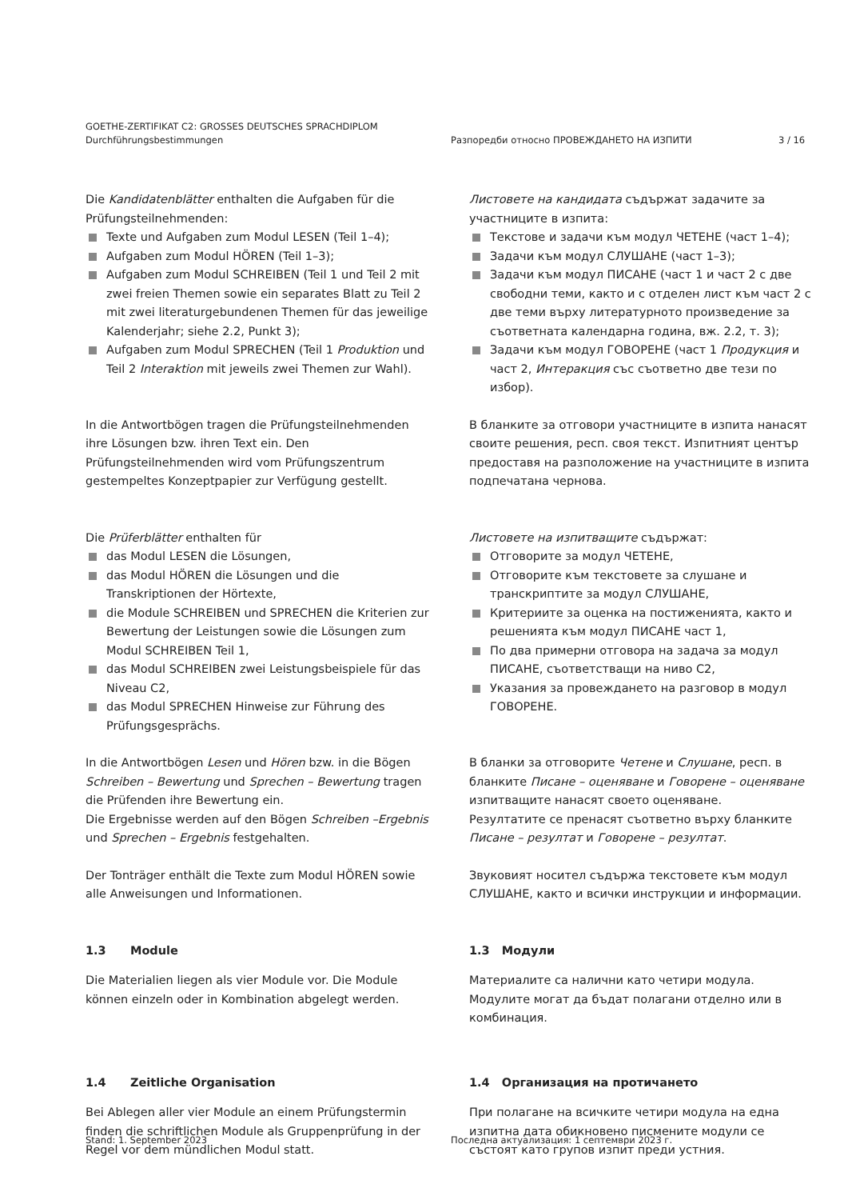GOETHE-ZERTIFIKAT C2: GROSSES DEUTSCHES SPRACHDIPLOM
Durchführungsbestimmungen Разпоредби относно ПРОВЕЖДАНЕТО НА ИЗПИТИ 3 / 16
Die Kandidatenblätter enthalten die Aufgaben für die Prüfungsteilnehmenden:
Texte und Aufgaben zum Modul LESEN (Teil 1–4);
Aufgaben zum Modul HÖREN (Teil 1–3);
Aufgaben zum Modul SCHREIBEN (Teil 1 und Teil 2 mit zwei freien Themen sowie ein separates Blatt zu Teil 2 mit zwei literaturgebundenen Themen für das jeweilige Kalenderjahr; siehe 2.2, Punkt 3);
Aufgaben zum Modul SPRECHEN (Teil 1 Produktion und Teil 2 Interaktion mit jeweils zwei Themen zur Wahl).
Листовете на кандидата съдържат задачите за участниците в изпита:
Текстове и задачи към модул ЧЕТЕНЕ (част 1–4);
Задачи към модул СЛУШАНЕ (част 1–3);
Задачи към модул ПИСАНЕ (част 1 и част 2 с две свободни теми, както и с отделен лист към част 2 с две теми върху литературното произведение за съответната календарна година, вж. 2.2, т. 3);
Задачи към модул ГОВОРЕНЕ (част 1 Продукция и част 2, Интеракция със съответно две тези по избор).
In die Antwortbögen tragen die Prüfungsteilnehmenden ihre Lösungen bzw. ihren Text ein. Den Prüfungsteilnehmenden wird vom Prüfungszentrum gestempeltes Konzeptpapier zur Verfügung gestellt.
В бланките за отговори участниците в изпита нанасят своите решения, респ. своя текст. Изпитният център предоставя на разположение на участниците в изпита подпечатана чернова.
Die Prüferblätter enthalten für
das Modul LESEN die Lösungen,
das Modul HÖREN die Lösungen und die Transkriptionen der Hörtexte,
die Module SCHREIBEN und SPRECHEN die Kriterien zur Bewertung der Leistungen sowie die Lösungen zum Modul SCHREIBEN Teil 1,
das Modul SCHREIBEN zwei Leistungsbeispiele für das Niveau C2,
das Modul SPRECHEN Hinweise zur Führung des Prüfungsgesprächs.
Листовете на изпитващите съдържат:
Отговорите за модул ЧЕТЕНЕ,
Отговорите към текстовете за слушане и транскриптите за модул СЛУШАНЕ,
Критериите за оценка на постиженията, както и решенията към модул ПИСАНЕ част 1,
По два примерни отговора на задача за модул ПИСАНЕ, съответстващи на ниво С2,
Указания за провеждането на разговор в модул ГОВОРЕНЕ.
In die Antwortbögen Lesen und Hören bzw. in die Bögen Schreiben – Bewertung und Sprechen – Bewertung tragen die Prüfenden ihre Bewertung ein.
Die Ergebnisse werden auf den Bögen Schreiben –Ergebnis und Sprechen – Ergebnis festgehalten.
В бланки за отговорите Четене и Слушане, респ. в бланките Писане – оценяване и Говорене – оценяване изпитващите нанасят своето оценяване.
Резултатите се пренасят съответно върху бланките Писане – резултат и Говорене – резултат.
Der Tonträger enthält die Texte zum Modul HÖREN sowie alle Anweisungen und Informationen.
Звуковият носител съдържа текстовете към модул СЛУШАНЕ, както и всички инструкции и информации.
1.3 Module
Die Materialien liegen als vier Module vor. Die Module können einzeln oder in Kombination abgelegt werden.
1.3 Модули
Материалите са налични като четири модула. Модулите могат да бъдат полагани отделно или в комбинация.
1.4 Zeitliche Organisation
Bei Ablegen aller vier Module an einem Prüfungstermin finden die schriftlichen Module als Gruppenprüfung in der Regel vor dem mündlichen Modul statt.
1.4 Организация на протичането
При полагане на всичките четири модула на една изпитна дата обикновено писмените модули се състоят като групов изпит преди устния.
Stand: 1. September 2023 Последна актуализация: 1 септември 2023 г.